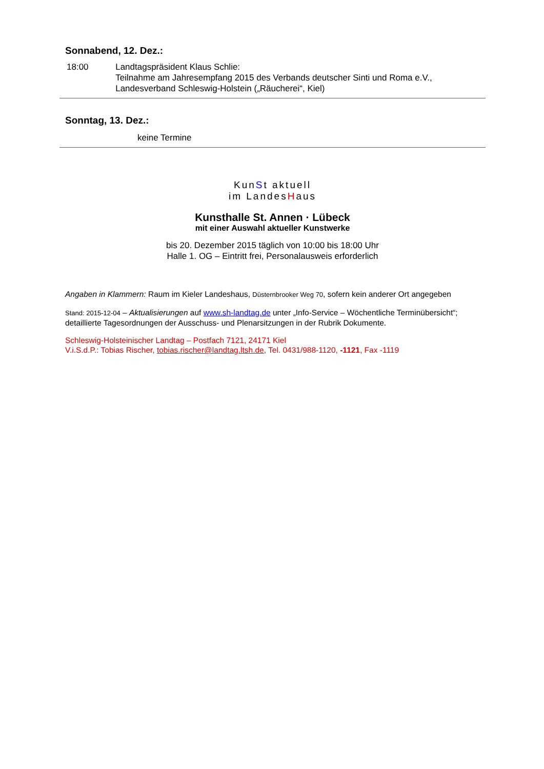Sonnabend, 12. Dez.:
18:00 Landtagspräsident Klaus Schlie:
Teilnahme am Jahresempfang 2015 des Verbands deutscher Sinti und Roma e.V., Landesverband Schleswig-Holstein („Räucherei“, Kiel)
Sonntag, 13. Dez.:
keine Termine
KunSt aktuell
im LandesHaus
Kunsthalle St. Annen · Lübeck
mit einer Auswahl aktueller Kunstwerke
bis 20. Dezember 2015 täglich von 10:00 bis 18:00 Uhr
Halle 1. OG – Eintritt frei, Personalausweis erforderlich
Angaben in Klammern: Raum im Kieler Landeshaus, Düsternbrooker Weg 70, sofern kein anderer Ort angegeben
Stand: 2015-12-04 – Aktualisierungen auf www.sh-landtag.de unter „Info-Service – Wöchentliche Terminübersicht“; detaillierte Tagesordnungen der Ausschuss- und Plenarsitzungen in der Rubrik Dokumente.
Schleswig-Holsteinischer Landtag – Postfach 7121, 24171 Kiel
V.i.S.d.P.: Tobias Rischer, tobias.rischer@landtag.ltsh.de, Tel. 0431/988-1120, -1121, Fax -1119